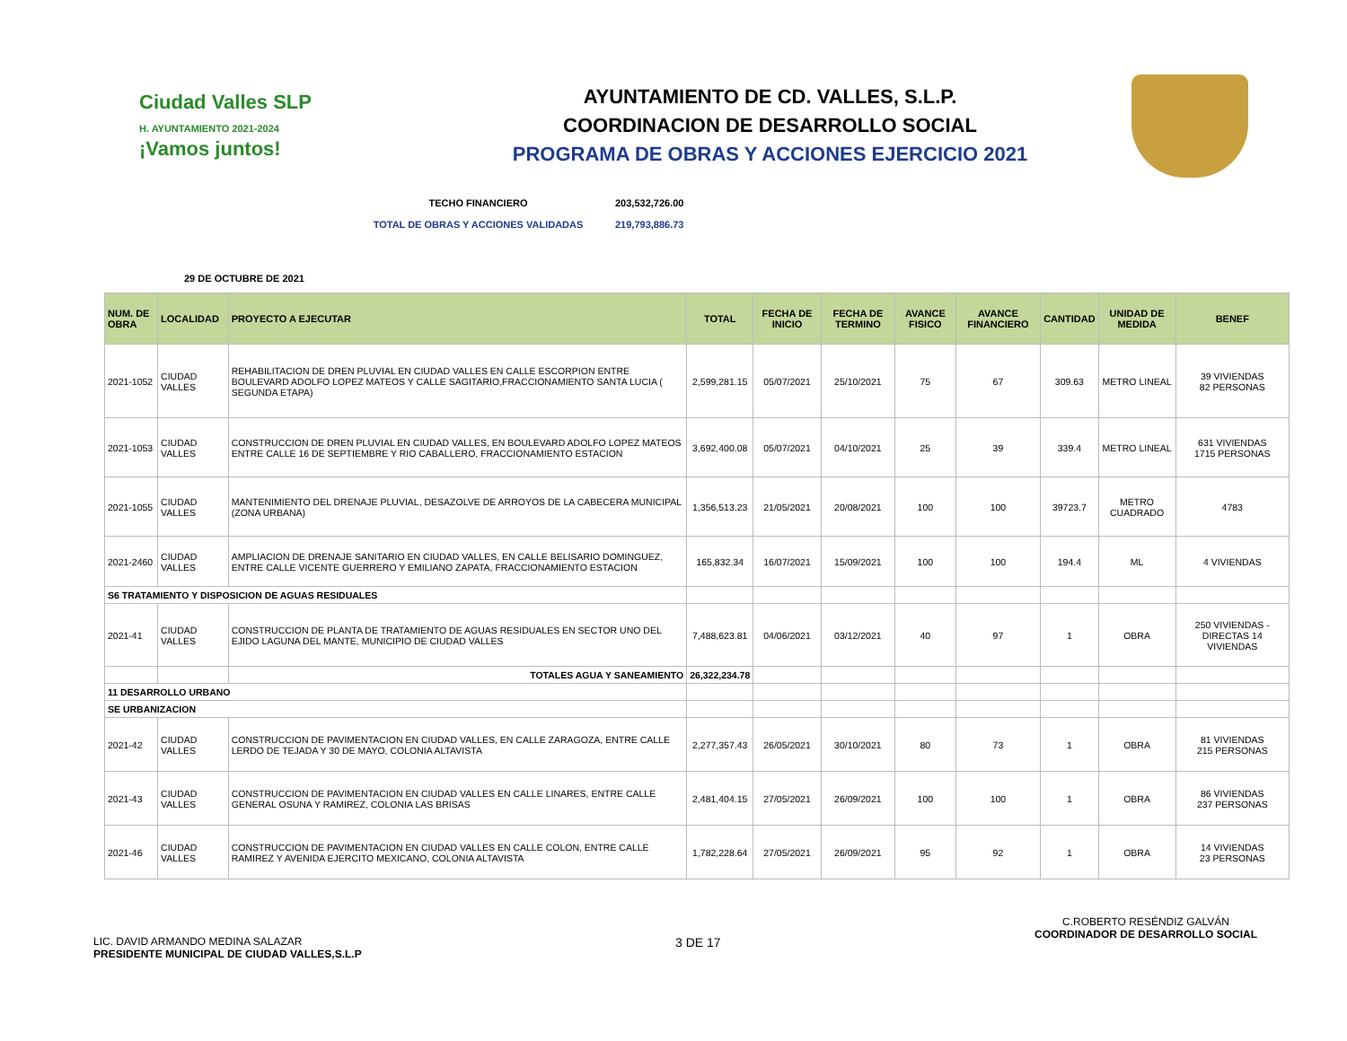Ciudad Valles SLP
H. AYUNTAMIENTO 2021-2024
¡Vamos juntos!
AYUNTAMIENTO DE CD. VALLES, S.L.P.
COORDINACION DE DESARROLLO SOCIAL
PROGRAMA DE OBRAS Y ACCIONES EJERCICIO 2021
TECHO FINANCIERO 203,532,726.00
TOTAL DE OBRAS Y ACCIONES VALIDADAS 219,793,886.73
29 DE OCTUBRE DE 2021
| NUM. DE OBRA | LOCALIDAD | PROYECTO A EJECUTAR | TOTAL | FECHA DE INICIO | FECHA DE TERMINO | AVANCE FISICO | AVANCE FINANCIERO | CANTIDAD | UNIDAD DE MEDIDA | BENEF |
| --- | --- | --- | --- | --- | --- | --- | --- | --- | --- | --- |
| 2021-1052 | CIUDAD VALLES | REHABILITACION DE DREN PLUVIAL EN CIUDAD VALLES EN CALLE ESCORPION ENTRE BOULEVARD ADOLFO LOPEZ MATEOS Y CALLE SAGITARIO,FRACCIONAMIENTO SANTA LUCIA ( SEGUNDA ETAPA) | 2,599,281.15 | 05/07/2021 | 25/10/2021 | 75 | 67 | 309.63 | METRO LINEAL | 39 VIVIENDAS 82 PERSONAS |
| 2021-1053 | CIUDAD VALLES | CONSTRUCCION DE DREN PLUVIAL EN CIUDAD VALLES, EN BOULEVARD ADOLFO LOPEZ MATEOS ENTRE CALLE 16 DE SEPTIEMBRE Y RIO CABALLERO, FRACCIONAMIENTO ESTACION | 3,692,400.08 | 05/07/2021 | 04/10/2021 | 25 | 39 | 339.4 | METRO LINEAL | 631 VIVIENDAS 1715 PERSONAS |
| 2021-1055 | CIUDAD VALLES | MANTENIMIENTO DEL DRENAJE PLUVIAL, DESAZOLVE DE ARROYOS DE LA CABECERA MUNICIPAL (ZONA URBANA) | 1,356,513.23 | 21/05/2021 | 20/08/2021 | 100 | 100 | 39723.7 | METRO CUADRADO | 4783 |
| 2021-2460 | CIUDAD VALLES | AMPLIACION DE DRENAJE SANITARIO EN CIUDAD VALLES, EN CALLE BELISARIO DOMINGUEZ, ENTRE CALLE VICENTE GUERRERO Y EMILIANO ZAPATA, FRACCIONAMIENTO ESTACION | 165,832.34 | 16/07/2021 | 15/09/2021 | 100 | 100 | 194.4 | ML | 4 VIVIENDAS |
| S6 TRATAMIENTO Y DISPOSICION DE AGUAS RESIDUALES | | | | | | | | | | |
| 2021-41 | CIUDAD VALLES | CONSTRUCCION DE PLANTA DE TRATAMIENTO DE AGUAS RESIDUALES EN SECTOR UNO DEL EJIDO LAGUNA DEL MANTE, MUNICIPIO DE CIUDAD VALLES | 7,488,623.81 | 04/06/2021 | 03/12/2021 | 40 | 97 | 1 | OBRA | 250 VIVIENDAS - DIRECTAS 14 VIVIENDAS |
| | | TOTALES AGUA Y SANEAMIENTO | 26,322,234.78 | | | | | | | |
| 11 DESARROLLO URBANO | | | | | | | | | | |
| SE URBANIZACION | | | | | | | | | | |
| 2021-42 | CIUDAD VALLES | CONSTRUCCION DE PAVIMENTACION EN CIUDAD VALLES, EN CALLE ZARAGOZA, ENTRE CALLE LERDO DE TEJADA Y 30 DE MAYO, COLONIA ALTAVISTA | 2,277,357.43 | 26/05/2021 | 30/10/2021 | 80 | 73 | 1 | OBRA | 81 VIVIENDAS 215 PERSONAS |
| 2021-43 | CIUDAD VALLES | CONSTRUCCION DE PAVIMENTACION EN CIUDAD VALLES EN CALLE LINARES, ENTRE CALLE GENERAL OSUNA Y RAMIREZ, COLONIA LAS BRISAS | 2,481,404.15 | 27/05/2021 | 26/09/2021 | 100 | 100 | 1 | OBRA | 86 VIVIENDAS 237 PERSONAS |
| 2021-46 | CIUDAD VALLES | CONSTRUCCION DE PAVIMENTACION EN CIUDAD VALLES EN CALLE COLON, ENTRE CALLE RAMIREZ Y AVENIDA EJERCITO MEXICANO, COLONIA ALTAVISTA | 1,782,228.64 | 27/05/2021 | 26/09/2021 | 95 | 92 | 1 | OBRA | 14 VIVIENDAS 23 PERSONAS |
LIC. DAVID ARMANDO MEDINA SALAZAR
PRESIDENTE MUNICIPAL DE CIUDAD VALLES,S.L.P
3 DE 17
C.ROBERTO RESÉNDIZ GALVÁN
COORDINADOR DE DESARROLLO SOCIAL